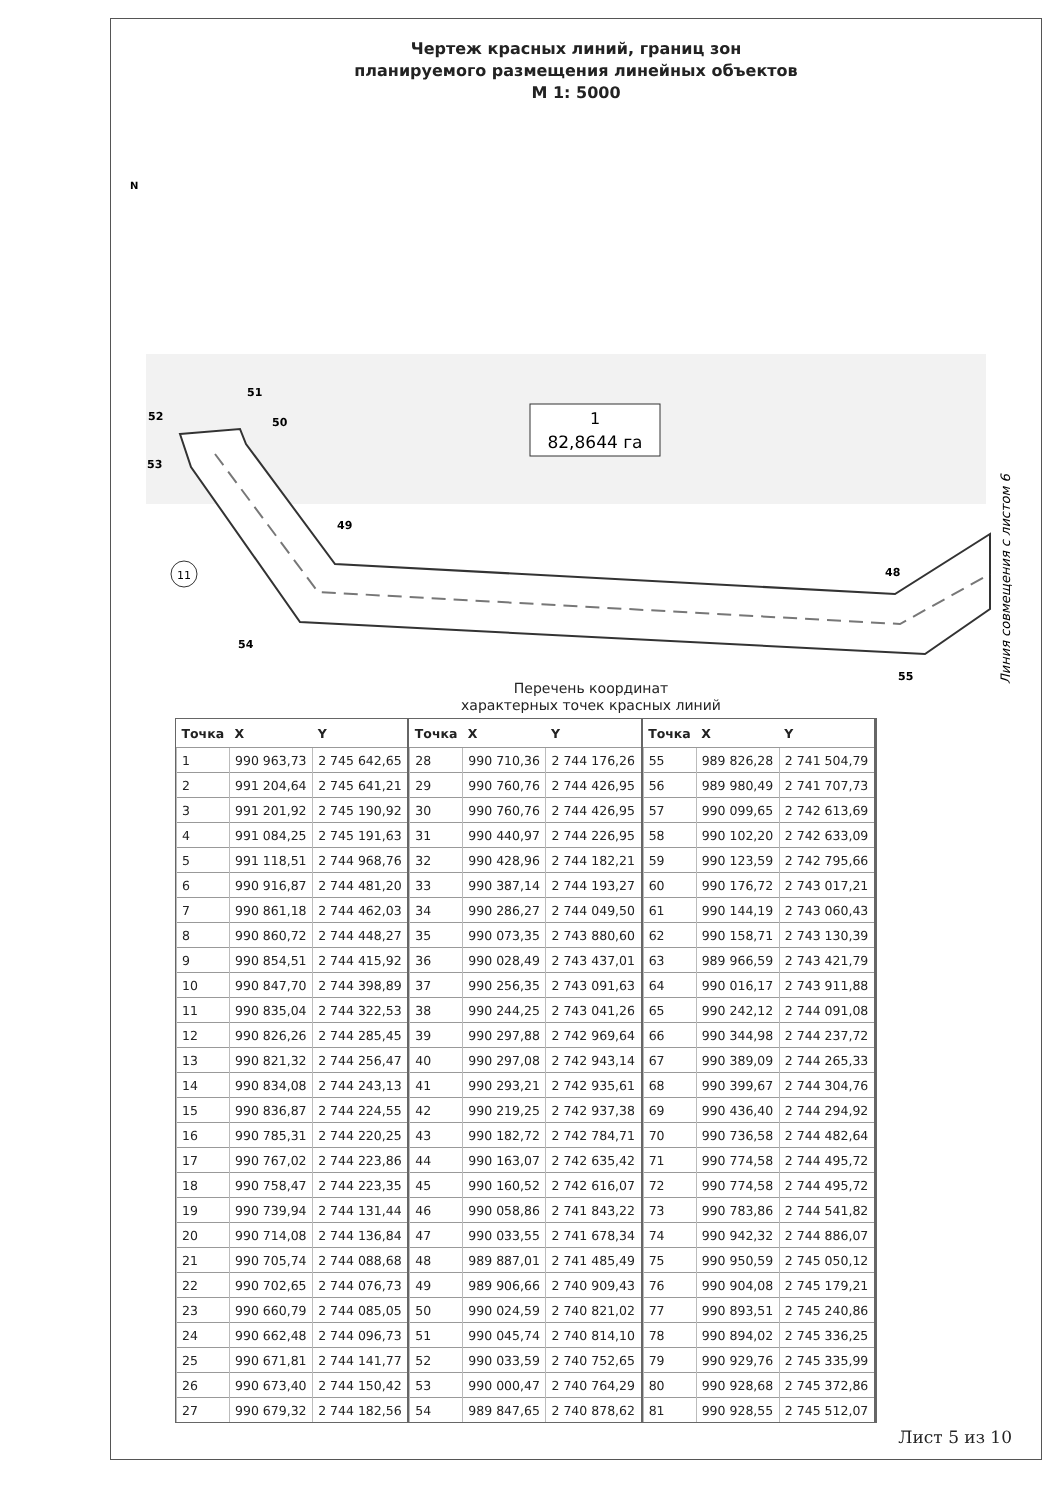Чертеж красных линий, границ зон
планируемого размещения линейных объектов
М 1: 5000
N
51
52
50
53
49
48
54
55
1
82,8644 га
11
Линия совмещения с листом 6
Перечень координат
характерных точек красных линий
| Точка | X | Y |
| --- | --- | --- |
| 1 | 990 963,73 | 2 745 642,65 |
| 2 | 991 204,64 | 2 745 641,21 |
| 3 | 991 201,92 | 2 745 190,92 |
| 4 | 991 084,25 | 2 745 191,63 |
| 5 | 991 118,51 | 2 744 968,76 |
| 6 | 990 916,87 | 2 744 481,20 |
| 7 | 990 861,18 | 2 744 462,03 |
| 8 | 990 860,72 | 2 744 448,27 |
| 9 | 990 854,51 | 2 744 415,92 |
| 10 | 990 847,70 | 2 744 398,89 |
| 11 | 990 835,04 | 2 744 322,53 |
| 12 | 990 826,26 | 2 744 285,45 |
| 13 | 990 821,32 | 2 744 256,47 |
| 14 | 990 834,08 | 2 744 243,13 |
| 15 | 990 836,87 | 2 744 224,55 |
| 16 | 990 785,31 | 2 744 220,25 |
| 17 | 990 767,02 | 2 744 223,86 |
| 18 | 990 758,47 | 2 744 223,35 |
| 19 | 990 739,94 | 2 744 131,44 |
| 20 | 990 714,08 | 2 744 136,84 |
| 21 | 990 705,74 | 2 744 088,68 |
| 22 | 990 702,65 | 2 744 076,73 |
| 23 | 990 660,79 | 2 744 085,05 |
| 24 | 990 662,48 | 2 744 096,73 |
| 25 | 990 671,81 | 2 744 141,77 |
| 26 | 990 673,40 | 2 744 150,42 |
| 27 | 990 679,32 | 2 744 182,56 |
| Точка | X | Y |
| --- | --- | --- |
| 28 | 990 710,36 | 2 744 176,26 |
| 29 | 990 760,76 | 2 744 426,95 |
| 30 | 990 760,76 | 2 744 426,95 |
| 31 | 990 440,97 | 2 744 226,95 |
| 32 | 990 428,96 | 2 744 182,21 |
| 33 | 990 387,14 | 2 744 193,27 |
| 34 | 990 286,27 | 2 744 049,50 |
| 35 | 990 073,35 | 2 743 880,60 |
| 36 | 990 028,49 | 2 743 437,01 |
| 37 | 990 256,35 | 2 743 091,63 |
| 38 | 990 244,25 | 2 743 041,26 |
| 39 | 990 297,88 | 2 742 969,64 |
| 40 | 990 297,08 | 2 742 943,14 |
| 41 | 990 293,21 | 2 742 935,61 |
| 42 | 990 219,25 | 2 742 937,38 |
| 43 | 990 182,72 | 2 742 784,71 |
| 44 | 990 163,07 | 2 742 635,42 |
| 45 | 990 160,52 | 2 742 616,07 |
| 46 | 990 058,86 | 2 741 843,22 |
| 47 | 990 033,55 | 2 741 678,34 |
| 48 | 989 887,01 | 2 741 485,49 |
| 49 | 989 906,66 | 2 740 909,43 |
| 50 | 990 024,59 | 2 740 821,02 |
| 51 | 990 045,74 | 2 740 814,10 |
| 52 | 990 033,59 | 2 740 752,65 |
| 53 | 990 000,47 | 2 740 764,29 |
| 54 | 989 847,65 | 2 740 878,62 |
| Точка | X | Y |
| --- | --- | --- |
| 55 | 989 826,28 | 2 741 504,79 |
| 56 | 989 980,49 | 2 741 707,73 |
| 57 | 990 099,65 | 2 742 613,69 |
| 58 | 990 102,20 | 2 742 633,09 |
| 59 | 990 123,59 | 2 742 795,66 |
| 60 | 990 176,72 | 2 743 017,21 |
| 61 | 990 144,19 | 2 743 060,43 |
| 62 | 990 158,71 | 2 743 130,39 |
| 63 | 989 966,59 | 2 743 421,79 |
| 64 | 990 016,17 | 2 743 911,88 |
| 65 | 990 242,12 | 2 744 091,08 |
| 66 | 990 344,98 | 2 744 237,72 |
| 67 | 990 389,09 | 2 744 265,33 |
| 68 | 990 399,67 | 2 744 304,76 |
| 69 | 990 436,40 | 2 744 294,92 |
| 70 | 990 736,58 | 2 744 482,64 |
| 71 | 990 774,58 | 2 744 495,72 |
| 72 | 990 774,58 | 2 744 495,72 |
| 73 | 990 783,86 | 2 744 541,82 |
| 74 | 990 942,32 | 2 744 886,07 |
| 75 | 990 950,59 | 2 745 050,12 |
| 76 | 990 904,08 | 2 745 179,21 |
| 77 | 990 893,51 | 2 745 240,86 |
| 78 | 990 894,02 | 2 745 336,25 |
| 79 | 990 929,76 | 2 745 335,99 |
| 80 | 990 928,68 | 2 745 372,86 |
| 81 | 990 928,55 | 2 745 512,07 |
Лист 5 из 10